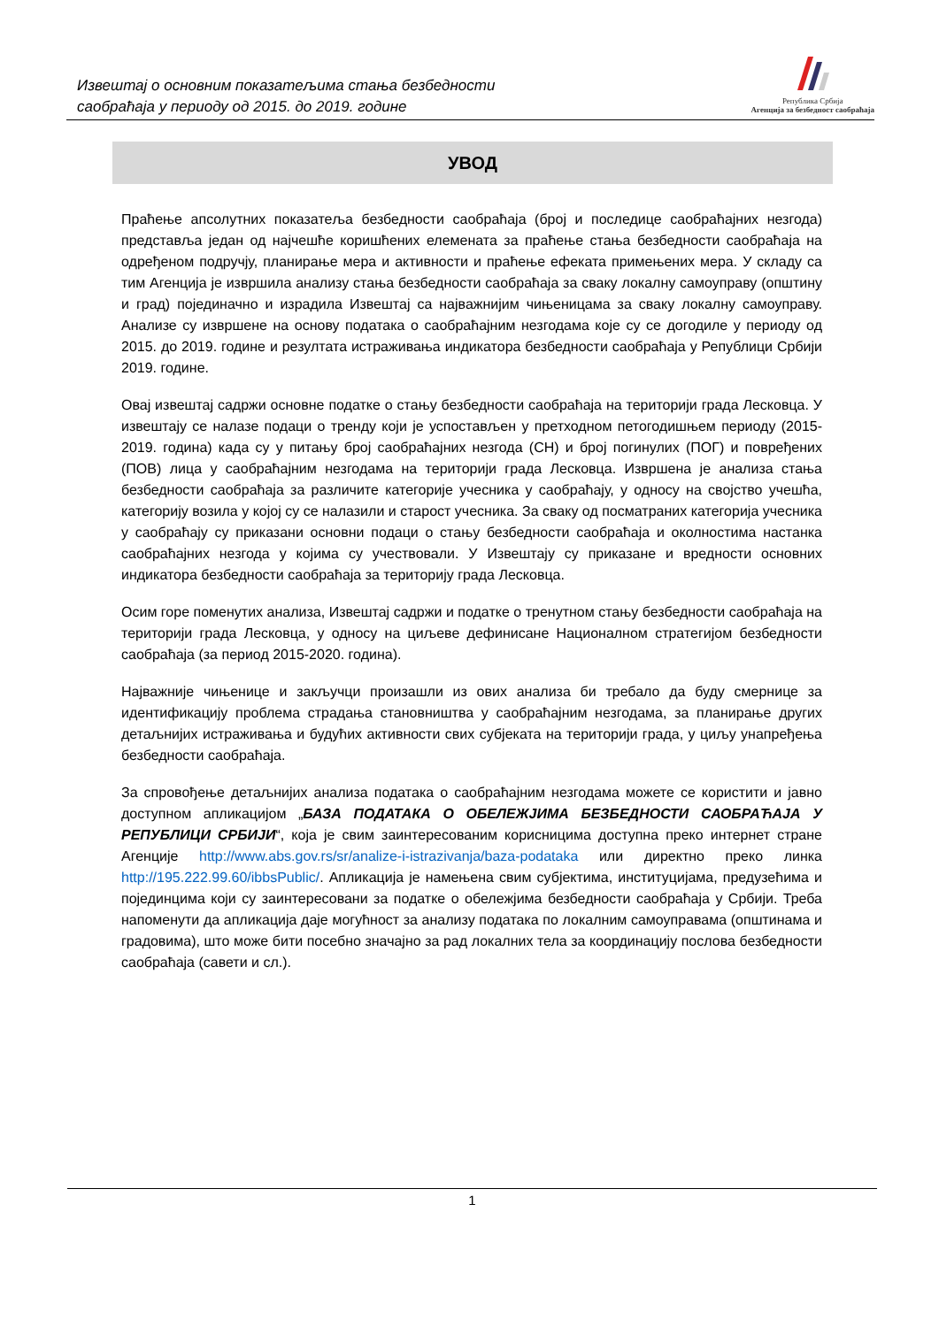Извештај о основним показатељима стања безбедности
саобраћаја у периоду од 2015. до 2019. године
Република Србија
Агенција за безбедност саобраћаја
УВОД
Праћење апсолутних показатеља безбедности саобраћаја (број и последице саобраћајних незгода) представља један од најчешће коришћених елемената за праћење стања безбедности саобраћаја на одређеном подручју, планирање мера и активности и праћење ефеката примењених мера. У складу са тим Агенција је извршила анализу стања безбедности саобраћаја за сваку локалну самоуправу (општину и град) појединачно и израдила Извештај са најважнијим чињеницама за сваку локалну самоуправу. Анализе су извршене на основу података о саобраћајним незгодама које су се догодиле у периоду од 2015. до 2019. године и резултата истраживања индикатора безбедности саобраћаја у Републици Србији 2019. године.
Овај извештај садржи основне податке о стању безбедности саобраћаја на територији града Лесковца. У извештају се налазе подаци о тренду који је успостављен у претходном петогодишњем периоду (2015-2019. година) када су у питању број саобраћајних незгода (СН) и број погинулих (ПОГ) и повређених (ПОВ) лица у саобраћајним незгодама на територији града Лесковца. Извршена је анализа стања безбедности саобраћаја за различите категорије учесника у саобраћају, у односу на својство учешћа, категорију возила у којој су се налазили и старост учесника. За сваку од посматраних категорија учесника у саобраћају су приказани основни подаци о стању безбедности саобраћаја и околностима настанка саобраћајних незгода у којима су учествовали. У Извештају су приказане и вредности основних индикатора безбедности саобраћаја за територију града Лесковца.
Осим горе поменутих анализа, Извештај садржи и податке о тренутном стању безбедности саобраћаја на територији града Лесковца, у односу на циљеве дефинисане Националном стратегијом безбедности саобраћаја (за период 2015-2020. година).
Најважније чињенице и закључци произашли из ових анализа би требало да буду смернице за идентификацију проблема страдања становништва у саобраћајним незгодама, за планирање других детаљнијих истраживања и будућих активности свих субјеката на територији града, у циљу унапређења безбедности саобраћаја.
За спровођење детаљнијих анализа података о саобраћајним незгодама можете се користити и јавно доступном апликацијом „БАЗА ПОДАТАКА О ОБЕЛЕЖЈИМА БЕЗБЕДНОСТИ САОБРАЋАЈА У РЕПУБЛИЦИ СРБИЈИ“, која је свим заинтересованим корисницима доступна преко интернет стране Агенције http://www.abs.gov.rs/sr/analize-i-istrazivanja/baza-podataka или директно преко линка http://195.222.99.60/ibbsPublic/. Апликација је намењена свим субјектима, институцијама, предузећима и појединцима који су заинтересовани за податке о обележјима безбедности саобраћаја у Србији. Треба напоменути да апликација даје могућност за анализу података по локалним самоуправама (општинама и градовима), што може бити посебно значајно за рад локалних тела за координацију послова безбедности саобраћаја (савети и сл.).
1